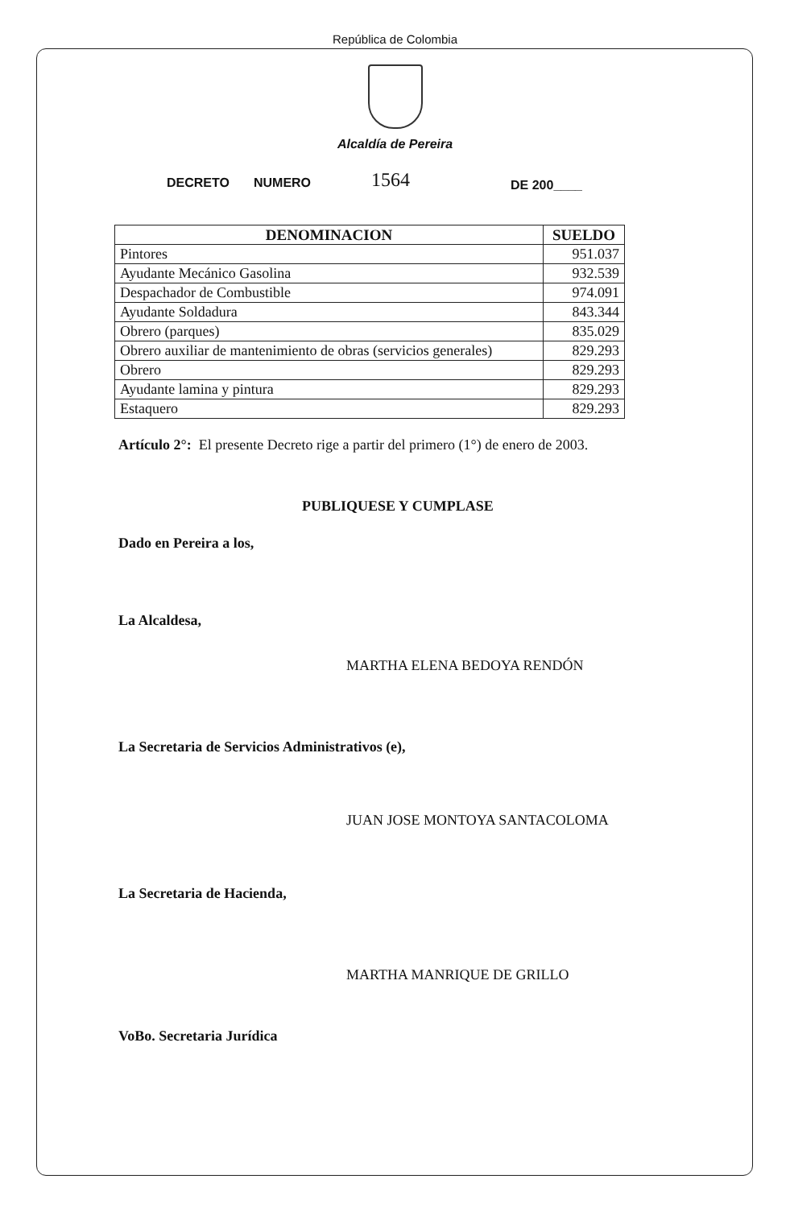República de Colombia
Alcaldía de Pereira
DECRETO NUMERO 1564 DE 200____
| DENOMINACION | SUELDO |
| --- | --- |
| Pintores | 951.037 |
| Ayudante Mecánico Gasolina | 932.539 |
| Despachador de Combustible | 974.091 |
| Ayudante Soldadura | 843.344 |
| Obrero (parques) | 835.029 |
| Obrero auxiliar de mantenimiento de obras (servicios generales) | 829.293 |
| Obrero | 829.293 |
| Ayudante lamina y pintura | 829.293 |
| Estaquero | 829.293 |
Artículo 2°: El presente Decreto rige a partir del primero (1°) de enero de 2003.
PUBLIQUESE Y CUMPLASE
Dado en Pereira a los,
La Alcaldesa,
MARTHA ELENA BEDOYA RENDÓN
La Secretaria de Servicios Administrativos (e),
JUAN JOSE MONTOYA SANTACOLOMA
La Secretaria de Hacienda,
MARTHA MANRIQUE DE GRILLO
VoBo. Secretaria Jurídica